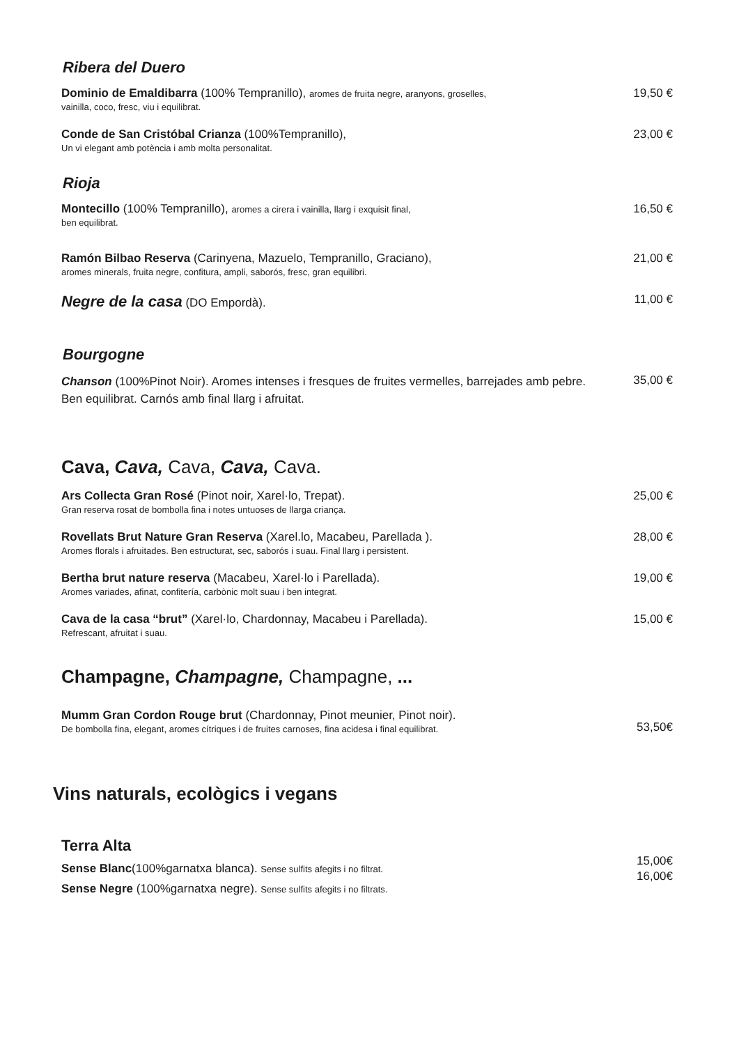Ribera del Duero
Dominio de Emaldibarra (100% Tempranillo), aromes de fruita negre, aranyons, groselles,
vainilla, coco, fresc, viu i equilibrat.
19,50 €
Conde de San Cristóbal Crianza (100%Tempranillo),
Un vi elegant amb potència i amb molta personalitat.
23,00 €
Rioja
Montecillo (100% Tempranillo), aromes a cirera i vainilla, llarg i exquisit final,
ben equilibrat.
16,50 €
Ramón Bilbao Reserva (Carinyena, Mazuelo, Tempranillo, Graciano),
aromes minerals, fruita negre, confitura, ampli, saborós, fresc, gran equilibri.
21,00 €
Negre de la casa (DO Empordà). 11,00 €
Bourgogne
Chanson (100%Pinot Noir). Aromes intenses i fresques de fruites vermelles, barrejades amb pebre. Ben equilibrat. Carnós amb final llarg i afruitat.
35,00 €
Cava, Cava, Cava, Cava, Cava.
Ars Collecta Gran Rosé (Pinot noir, Xarel·lo, Trepat).
Gran reserva rosat de bombolla fina i notes untuoses de llarga criança.
25,00 €
Rovellats Brut Nature Gran Reserva (Xarel.lo, Macabeu, Parellada ).
Aromes florals i afruitades. Ben estructurat, sec, saborós i suau. Final llarg i persistent.
28,00 €
Bertha brut nature reserva (Macabeu, Xarel·lo i Parellada).
Aromes variades, afinat, confitería, carbònic molt suau i ben integrat.
19,00 €
Cava de la casa “brut” (Xarel·lo, Chardonnay, Macabeu i Parellada).
Refrescant, afruitat i suau.
15,00 €
Champagne, Champagne, Champagne, ...
Mumm Gran Cordon Rouge brut (Chardonnay, Pinot meunier, Pinot noir).
De bombolla fina, elegant, aromes cítriques i de fruites carnoses, fina acidesa i final equilibrat.
53,50€
Vins naturals, ecològics i vegans
Terra Alta
Sense Blanc(100%garnatxa blanca). Sense sulfits afegits i no filtrat.
Sense Negre (100%garnatxa negre). Sense sulfits afegits i no filtrats.
15,00€
16,00€